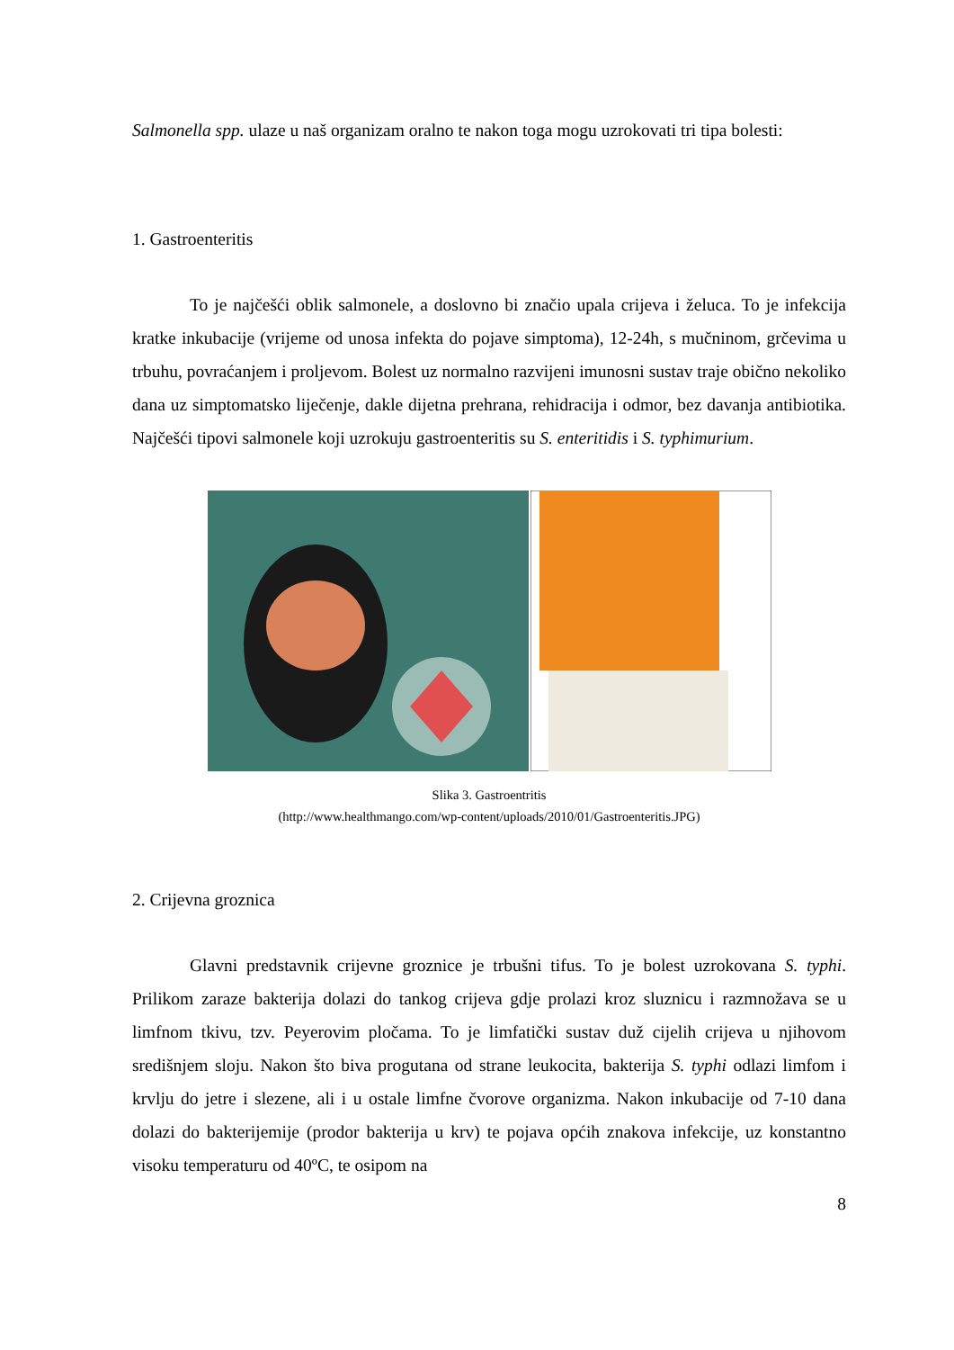Salmonella spp. ulaze u naš organizam oralno te nakon toga mogu uzrokovati tri tipa bolesti:
1. Gastroenteritis
To je najčešći oblik salmonele, a doslovno bi značio upala crijeva i želuca. To je infekcija kratke inkubacije (vrijeme od unosa infekta do pojave simptoma), 12-24h, s mučninom, grčevima u trbuhu, povraćanjem i proljevom. Bolest uz normalno razvijeni imunosni sustav traje obično nekoliko dana uz simptomatsko liječenje, dakle dijetna prehrana, rehidracija i odmor, bez davanja antibiotika. Najčešći tipovi salmonele koji uzrokuju gastroenteritis su S. enteritidis i S. typhimurium.
Slika 3. Gastroentritis
(http://www.healthmango.com/wp-content/uploads/2010/01/Gastroenteritis.JPG)
2. Crijevna groznica
Glavni predstavnik crijevne groznice je trbušni tifus. To je bolest uzrokovana S. typhi. Prilikom zaraze bakterija dolazi do tankog crijeva gdje prolazi kroz sluznicu i razmnožava se u limfnom tkivu, tzv. Peyerovim pločama. To je limfatički sustav duž cijelih crijeva u njihovom središnjem sloju. Nakon što biva progutana od strane leukocita, bakterija S. typhi odlazi limfom i krvlju do jetre i slezene, ali i u ostale limfne čvorove organizma. Nakon inkubacije od 7-10 dana dolazi do bakterijemije (prodor bakterija u krv) te pojava općih znakova infekcije, uz konstantno visoku temperaturu od 40ºC, te osipom na
8